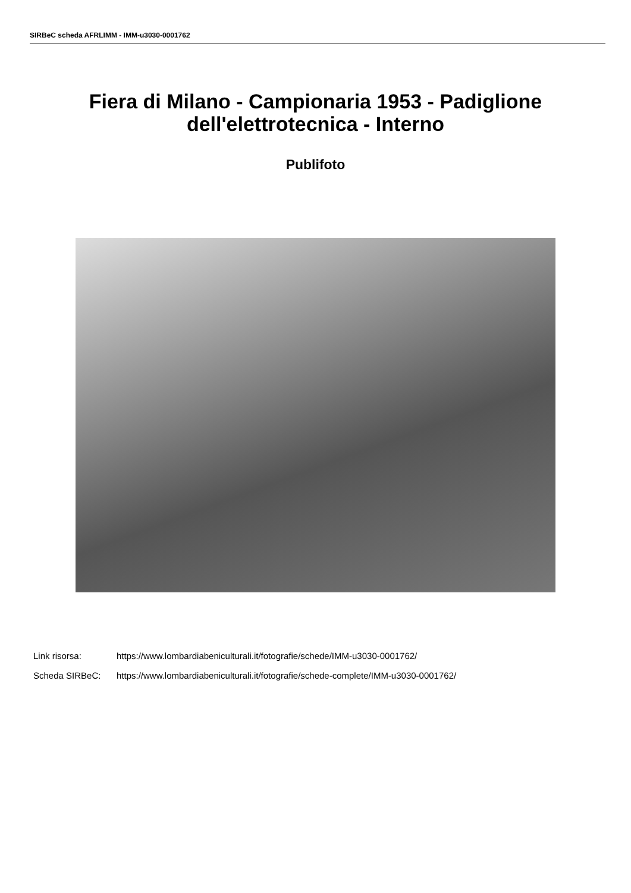SIRBeC scheda AFRLIMM - IMM-u3030-0001762
Fiera di Milano - Campionaria 1953 - Padiglione
dell'elettrotecnica - Interno
Publifoto
Link risorsa: https://www.lombardiabeniculturali.it/fotografie/schede/IMM-u3030-0001762/
Scheda SIRBeC: https://www.lombardiabeniculturali.it/fotografie/schede-complete/IMM-u3030-0001762/